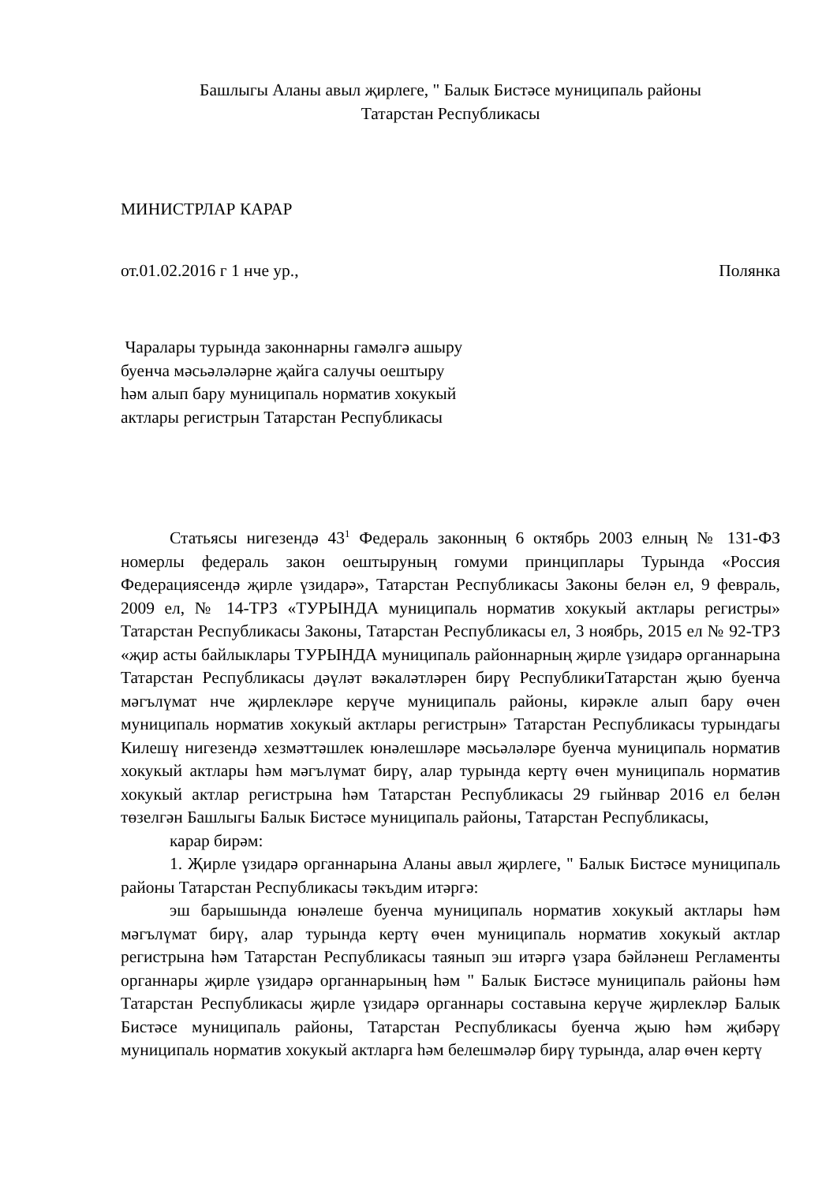Башлыгы Аланы авыл җирлеге, " Балык Бистәсе муниципаль районы
Татарстан Республикасы
МИНИСТРЛАР КАРАР
от.01.02.2016 г 1 нче ур., Полянка
Чаралары турында законнарны гамәлгә ашыру буенча мәсьәләләрне җайга салучы оештыру һәм алып бару муниципаль норматив хокукый актлары регистрын Татарстан Республикасы
Статьясы нигезендә 43<sup>1</sup> Федераль законның 6 октябрь 2003 елның № 131-ФЗ номерлы федераль закон оештыруның гомуми принциплары Турында «Россия Федерациясендә җирле үзидарә», Татарстан Республикасы Законы белән ел, 9 февраль, 2009 ел, № 14-ТРЗ «ТУРЫНДА муниципаль норматив хокукый актлары регистры» Татарстан Республикасы Законы, Татарстан Республикасы ел, 3 ноябрь, 2015 ел № 92-ТРЗ «җир асты байлыклары ТУРЫНДА муниципаль районнарның җирле үзидарә органнарына Татарстан Республикасы дәүләт вәкаләтләрен бирү РеспубликиТатарстан җыю буенча мәгълүмат нче җирлекләре керүче муниципаль районы, кирәкле алып бару өчен муниципаль норматив хокукый актлары регистрын» Татарстан Республикасы турындагы Килешү нигезендә хезмәттәшлек юнәлешләре мәсьәләләре буенча муниципаль норматив хокукый актлары һәм мәгълүмат бирү, алар турында кертү өчен муниципаль норматив хокукый актлар регистрына һәм Татарстан Республикасы 29 гыйнвар 2016 ел белән төзелгән Башлыгы Балык Бистәсе муниципаль районы, Татарстан Республикасы,
карар бирәм:
1. Җирле үзидарә органнарына Аланы авыл җирлеге, " Балык Бистәсе муниципаль районы Татарстан Республикасы тәкъдим итәргә:
эш барышында юнәлеше буенча муниципаль норматив хокукый актлары һәм мәгълүмат бирү, алар турында кертү өчен муниципаль норматив хокукый актлар регистрына һәм Татарстан Республикасы таянып эш итәргә үзара бәйләнеш Регламенты органнары җирле үзидарә органнарының һәм " Балык Бистәсе муниципаль районы һәм Татарстан Республикасы җирле үзидарә органнары составына керүче җирлекләр Балык Бистәсе муниципаль районы, Татарстан Республикасы буенча җыю һәм җибәрү муниципаль норматив хокукый актларга һәм белешмәләр бирү турында, алар өчен кертү